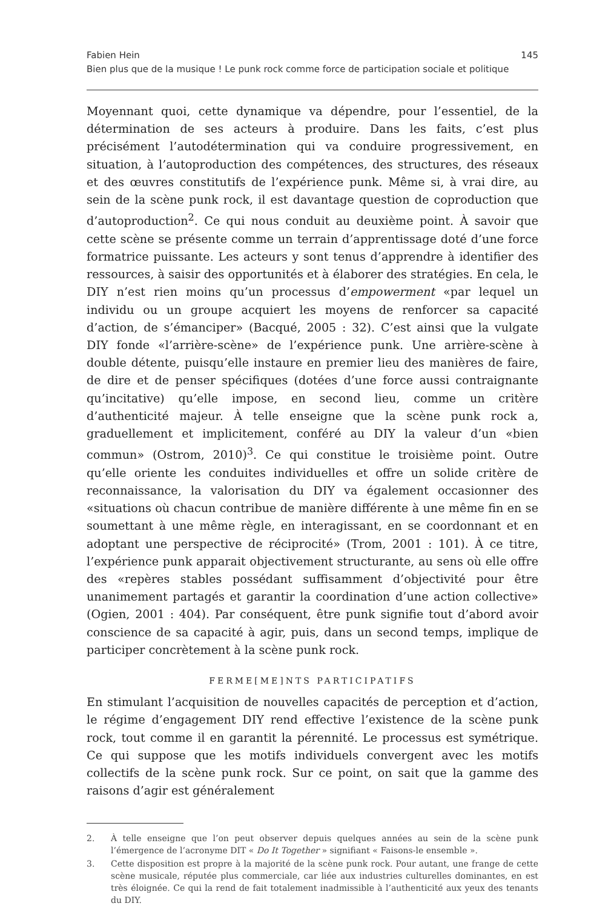Fabien Hein 145
Bien plus que de la musique ! Le punk rock comme force de participation sociale et politique
Moyennant quoi, cette dynamique va dépendre, pour l’essentiel, de la détermination de ses acteurs à produire. Dans les faits, c’est plus précisément l’autodétermination qui va conduire progressivement, en situation, à l’autoproduction des compétences, des structures, des réseaux et des œuvres constitutifs de l’expérience punk. Même si, à vrai dire, au sein de la scène punk rock, il est davantage question de coproduction que d’autoproduction<sup>2</sup>. Ce qui nous conduit au deuxième point. À savoir que cette scène se présente comme un terrain d’apprentissage doté d’une force formatrice puissante. Les acteurs y sont tenus d’apprendre à identifier des ressources, à saisir des opportunités et à élaborer des stratégies. En cela, le DIY n’est rien moins qu’un processus d’empowerment «par lequel un individu ou un groupe acquiert les moyens de renforcer sa capacité d’action, de s’émanciper» (Bacqué, 2005 : 32). C’est ainsi que la vulgate DIY fonde «l’arrière-scène» de l’expérience punk. Une arrière-scène à double détente, puisqu’elle instaure en premier lieu des manières de faire, de dire et de penser spécifiques (dotées d’une force aussi contraignante qu’incitative) qu’elle impose, en second lieu, comme un critère d’authenticité majeur. À telle enseigne que la scène punk rock a, graduellement et implicitement, conféré au DIY la valeur d’un «bien commun» (Ostrom, 2010)<sup>3</sup>. Ce qui constitue le troisième point. Outre qu’elle oriente les conduites individuelles et offre un solide critère de reconnaissance, la valorisation du DIY va également occasionner des «situations où chacun contribue de manière différente à une même fin en se soumettant à une même règle, en interagissant, en se coordonnant et en adoptant une perspective de réciprocité» (Trom, 2001 : 101). À ce titre, l’expérience punk apparait objectivement structurante, au sens où elle offre des «repères stables possédant suffisamment d’objectivité pour être unanimement partagés et garantir la coordination d’une action collective» (Ogien, 2001 : 404). Par conséquent, être punk signifie tout d’abord avoir conscience de sa capacité à agir, puis, dans un second temps, implique de participer concrètement à la scène punk rock.
FERME[ME]NTS PARTICIPATIFS
En stimulant l’acquisition de nouvelles capacités de perception et d’action, le régime d’engagement DIY rend effective l’existence de la scène punk rock, tout comme il en garantit la pérennité. Le processus est symétrique. Ce qui suppose que les motifs individuels convergent avec les motifs collectifs de la scène punk rock. Sur ce point, on sait que la gamme des raisons d’agir est généralement
2. À telle enseigne que l’on peut observer depuis quelques années au sein de la scène punk l’émergence de l’acronyme DIT « Do It Together » signifiant « Faisons-le ensemble ».
3. Cette disposition est propre à la majorité de la scène punk rock. Pour autant, une frange de cette scène musicale, réputée plus commerciale, car liée aux industries culturelles dominantes, en est très éloignée. Ce qui la rend de fait totalement inadmissible à l’authenticité aux yeux des tenants du DIY.